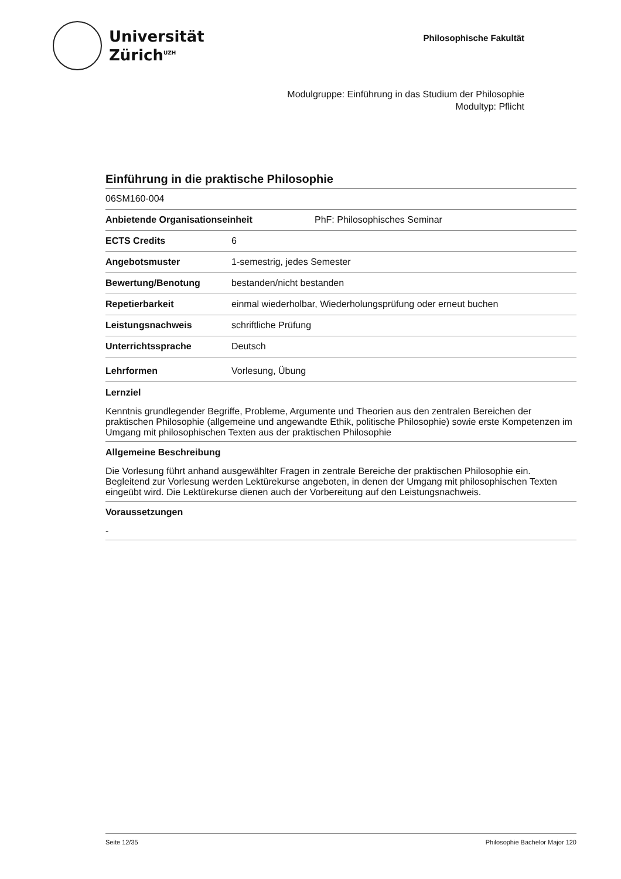Universität
Zürich<sup>UZH</sup>
Philosophische Fakultät
Modulgruppe: Einführung in das Studium der Philosophie
Modultyp: Pflicht
Einführung in die praktische Philosophie
06SM160-004
Anbietende Organisationseinheit PhF: Philosophisches Seminar
ECTS Credits 6
Angebotsmuster 1-semestrig, jedes Semester
Bewertung/Benotung bestanden/nicht bestanden
Repetierbarkeit einmal wiederholbar, Wiederholungsprüfung oder erneut buchen
Leistungsnachweis schriftliche Prüfung
Unterrichtssprache Deutsch
Lehrformen Vorlesung, Übung
Lernziel
Kenntnis grundlegender Begriffe, Probleme, Argumente und Theorien aus den zentralen Bereichen der praktischen Philosophie (allgemeine und angewandte Ethik, politische Philosophie) sowie erste Kompetenzen im Umgang mit philosophischen Texten aus der praktischen Philosophie
Allgemeine Beschreibung
Die Vorlesung führt anhand ausgewählter Fragen in zentrale Bereiche der praktischen Philosophie ein. Begleitend zur Vorlesung werden Lektürekurse angeboten, in denen der Umgang mit philosophischen Texten eingeübt wird. Die Lektürekurse dienen auch der Vorbereitung auf den Leistungsnachweis.
Voraussetzungen
-
Seite 12/35 Philosophie Bachelor Major 120